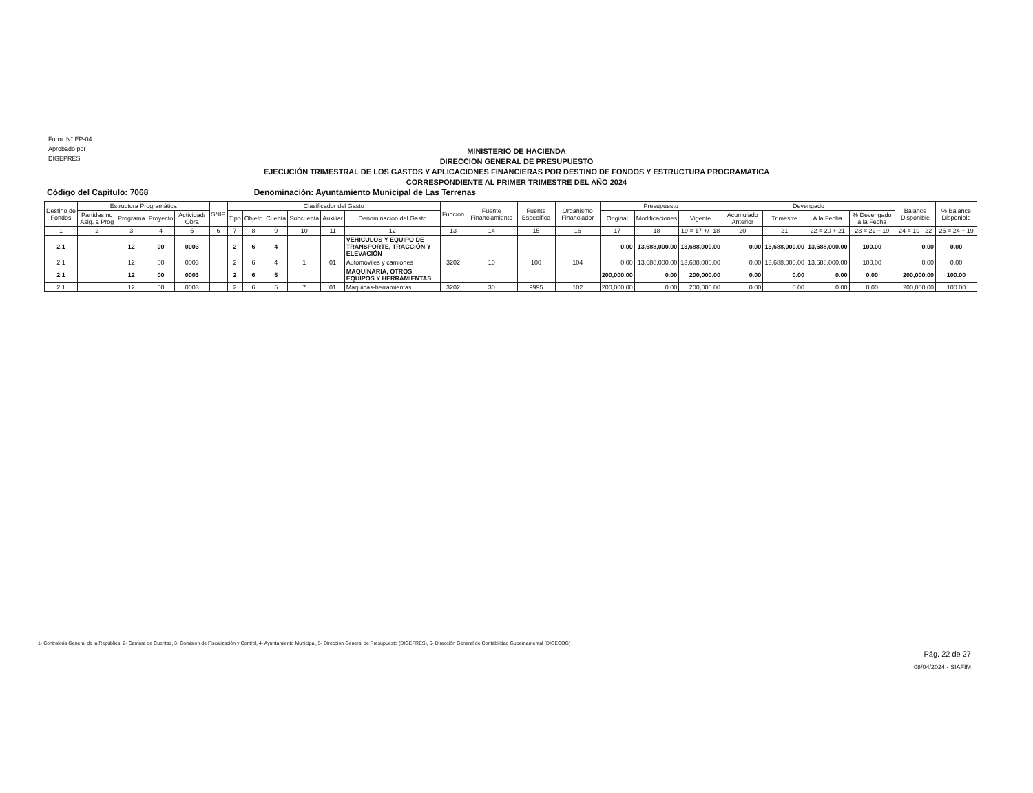Form. N° EP-04
Aprobado por
DIGEPRES
MINISTERIO DE HACIENDA
DIRECCION GENERAL DE PRESUPUESTO
EJECUCIÓN TRIMESTRAL DE LOS GASTOS Y APLICACIONES FINANCIERAS POR DESTINO DE FONDOS Y ESTRUCTURA PROGRAMATICA
CORRESPONDIENTE AL PRIMER TRIMESTRE DEL AÑO 2024
Código del Capítulo: 7068 Denominación: Ayuntamiento Municipal de Las Terrenas
| Destino de Fondos | Estructura Programática | | | | SNIP | Clasificador del Gasto | | | | | | Función | Fuente Financiamiento | Fuente Específica | Organismo Financiador | Presupuesto | | | Devengado | | | | Balance Disponible | % Balance Disponible |
| --- | --- | --- | --- | --- | --- | --- | --- | --- | --- | --- | --- | --- | --- | --- | --- | --- | --- | --- | --- | --- | --- | --- | --- | --- |
| | Partidas no Asig. a Prog | Programa | Proyecto | Actividad/ Obra | | Tipo | Objeto | Cuenta | Subcuenta | Auxiliar | Denominación del Gasto | | | | | Original | Modificaciones | Vigente | Acumulado Anterior | Trimestre | A la Fecha | % Devengado a la Fecha | | |
| 1 | 2 | 3 | 4 | 5 | 6 | 7 | 8 | 9 | 10 | 11 | 12 | 13 | 14 | 15 | 16 | 17 | 18 | 19 = 17 +/- 18 | 20 | 21 | 22 = 20 + 21 | 23 = 22 ÷ 19 | 24 = 19 - 22 | 25 = 24 ÷ 19 |
| 2.1 | | 12 | 00 | 0003 | | 2 | 6 | 4 | | | VEHICULOS Y EQUIPO DE TRANSPORTE, TRACCIÓN Y ELEVACIÓN | | | | | 0.00 | 13,688,000.00 | 13,688,000.00 | 0.00 | 13,688,000.00 | 13,688,000.00 | 100.00 | 0.00 | 0.00 |
| 2.1 | | 12 | 00 | 0003 | | 2 | 6 | 4 | 1 | 01 | Automóviles y camiones | 3202 | 10 | 100 | 104 | 0.00 | 13,688,000.00 | 13,688,000.00 | 0.00 | 13,688,000.00 | 13,688,000.00 | 100.00 | 0.00 | 0.00 |
| 2.1 | | 12 | 00 | 0003 | | 2 | 6 | 5 | | | MAQUINARIA, OTROS EQUIPOS Y HERRAMIENTAS | | | | | 200,000.00 | 0.00 | 200,000.00 | 0.00 | 0.00 | 0.00 | 0.00 | 200,000.00 | 100.00 |
| 2.1 | | 12 | 00 | 0003 | | 2 | 6 | 5 | 7 | 01 | Máquinas-herramientas | 3202 | 30 | 9995 | 102 | 200,000.00 | 0.00 | 200,000.00 | 0.00 | 0.00 | 0.00 | 0.00 | 200,000.00 | 100.00 |
1- Contraloria General de la República, 2- Camara de Cuentas, 3- Comision de Fiscalización y Control, 4- Ayuntamiento Municipal, 5- Dirección General de Presupuesto (DIGEPRES), 6- Dirección General de Contabilidad Gubernamental (DIGECOG)
Pág. 22 de 27
08/04/2024 - SIAFIM